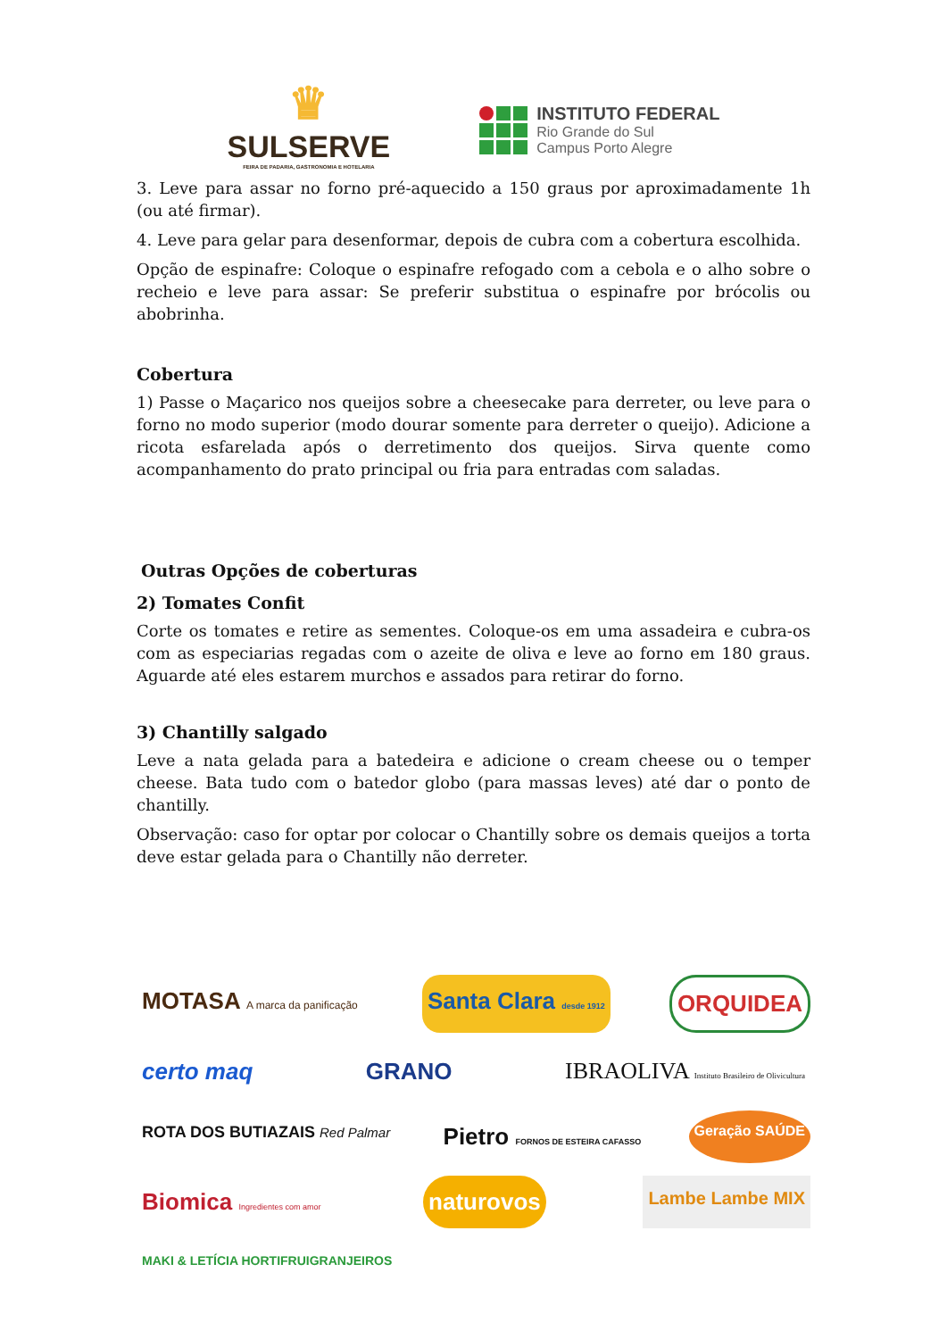♛
SULSERVE
FEIRA DE PADARIA, GASTRONOMIA E HOTELARIA
INSTITUTO FEDERAL
Rio Grande do Sul
Campus Porto Alegre
3. Leve para assar no forno pré-aquecido a 150 graus por aproximadamente 1h (ou até firmar).
4. Leve para gelar para desenformar, depois de cubra com a cobertura escolhida.
Opção de espinafre: Coloque o espinafre refogado com a cebola e o alho sobre o recheio e leve para assar: Se preferir substitua o espinafre por brócolis ou abobrinha.
Cobertura
1) Passe o Maçarico nos queijos sobre a cheesecake para derreter, ou leve para o forno no modo superior (modo dourar somente para derreter o queijo). Adicione a ricota esfarelada após o derretimento dos queijos. Sirva quente como acompanhamento do prato principal ou fria para entradas com saladas.
Outras Opções de coberturas
2) Tomates Confit
Corte os tomates e retire as sementes. Coloque-os em uma assadeira e cubra-os com as especiarias regadas com o azeite de oliva e leve ao forno em 180 graus. Aguarde até eles estarem murchos e assados para retirar do forno.
3) Chantilly salgado
Leve a nata gelada para a batedeira e adicione o cream cheese ou o temper cheese. Bata tudo com o batedor globo (para massas leves) até dar o ponto de chantilly.
Observação: caso for optar por colocar o Chantilly sobre os demais queijos a torta deve estar gelada para o Chantilly não derreter.
MOTASA A marca da panificação
Santa Clara desde 1912
ORQUIDEA
certo maq
GRANO
IBRAOLIVA Instituto Brasileiro de Olivicultura
ROTA DOS BUTIAZAIS Red Palmar
Pietro FORNOS DE ESTEIRA CAFASSO
Geração SAÚDE
Biomica Ingredientes com amor
naturovos
Lambe Lambe MIX
MAKI & LETÍCIA HORTIFRUIGRANJEIROS